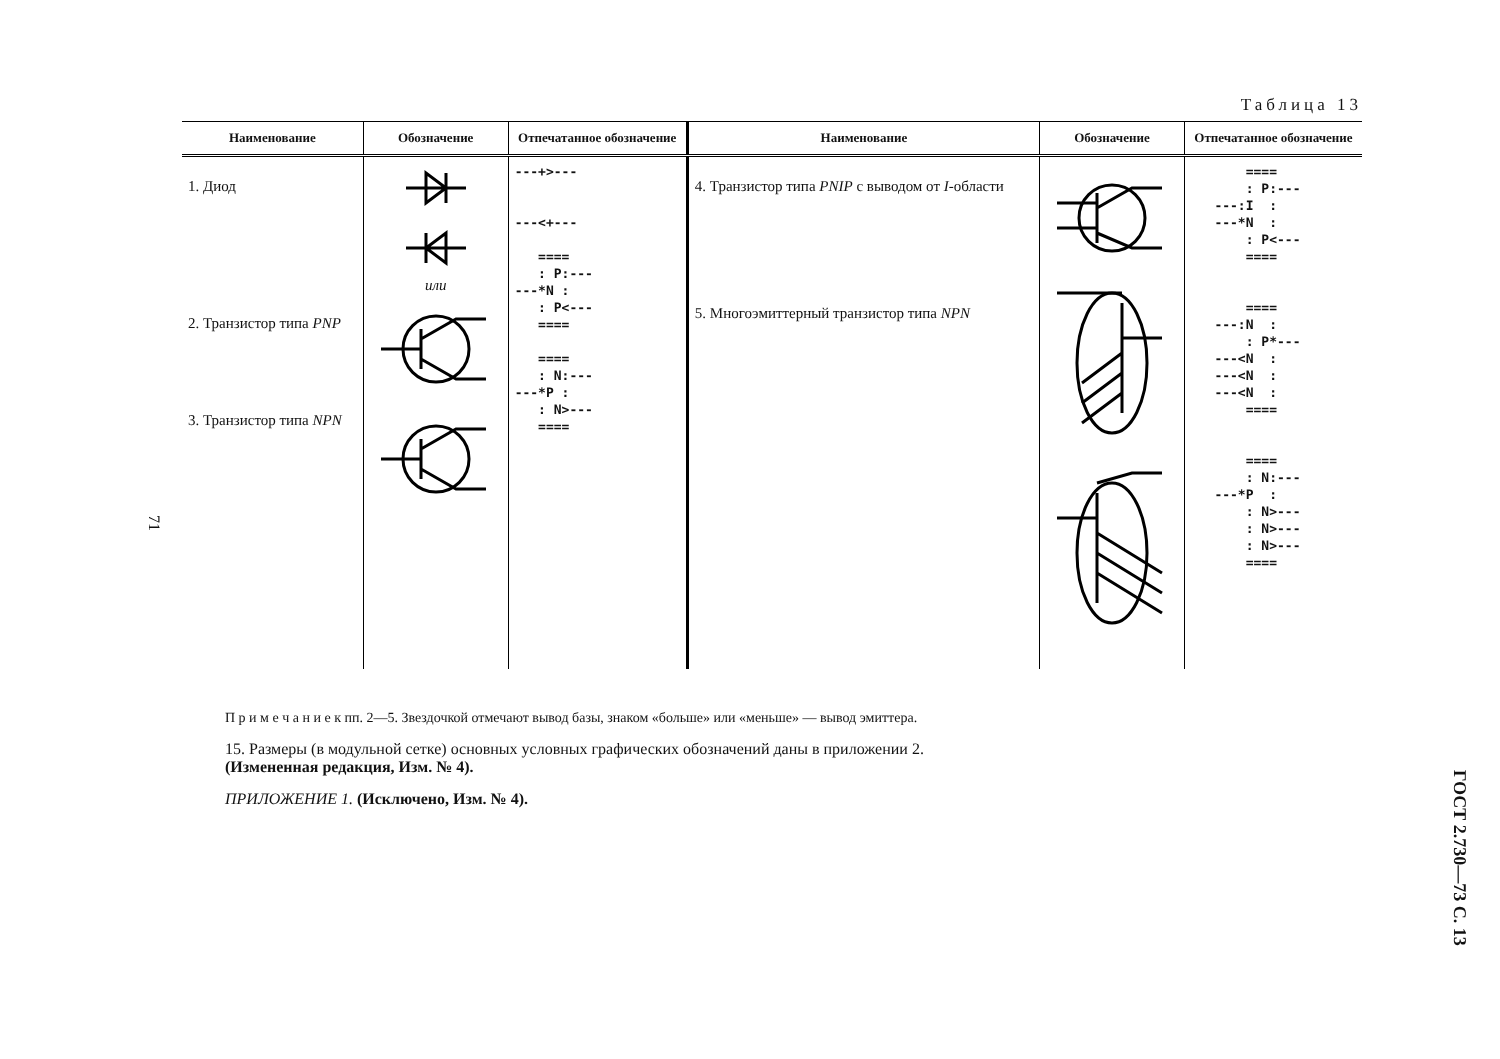Таблица 13
| Наименование | Обозначение | Отпечатанное обозначение | Наименование | Обозначение | Отпечатанное обозначение |
| --- | --- | --- | --- | --- | --- |
| 1. Диод 2. Транзистор типа PNP 3. Транзистор типа NPN | или | ---+>--- ---<+--- ==== : P:--- ---*N : : P<--- ==== ==== : N:--- ---*P : : N>--- ==== | 4. Транзистор типа PNIP с выводом от I -области 5. Многоэмиттерный транзистор типа NPN | | ==== : P:--- ---:I : ---*N : : P<--- ==== ==== ---:N : : P*--- ---<N : ---<N : ---<N : ==== ==== : N:--- ---*P : : N>--- : N>--- : N>--- ==== |
71
П р и м е ч а н и е к пп. 2—5. Звездочкой отмечают вывод базы, знаком «больше» или «меньше» — вывод эмиттера.
15. Размеры (в модульной сетке) основных условных графических обозначений даны в приложении 2.
(Измененная редакция, Изм. № 4).
ПРИЛОЖЕНИЕ 1. (Исключено, Изм. № 4).
ГОСТ 2.730—73 С. 13